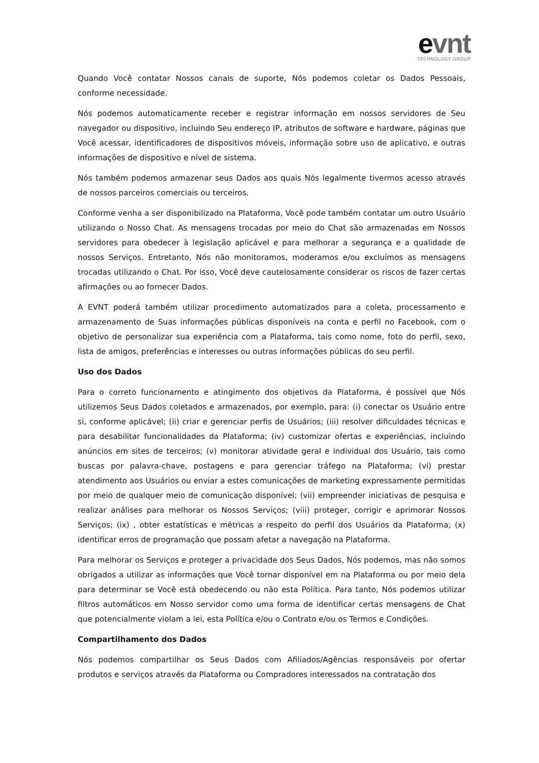evnt
TECHNOLOGY GROUP
Quando Você contatar Nossos canais de suporte, Nós podemos coletar os Dados Pessoais, conforme necessidade.
Nós podemos automaticamente receber e registrar informação em nossos servidores de Seu navegador ou dispositivo, incluindo Seu endereço IP, atributos de software e hardware, páginas que Você acessar, identificadores de dispositivos móveis, informação sobre uso de aplicativo, e outras informações de dispositivo e nível de sistema.
Nós também podemos armazenar seus Dados aos quais Nós legalmente tivermos acesso através de nossos parceiros comerciais ou terceiros.
Conforme venha a ser disponibilizado na Plataforma, Você pode também contatar um outro Usuário utilizando o Nosso Chat. As mensagens trocadas por meio do Chat são armazenadas em Nossos servidores para obedecer à legislação aplicável e para melhorar a segurança e a qualidade de nossos Serviços. Entretanto, Nós não monitoramos, moderamos e/ou excluímos as mensagens trocadas utilizando o Chat. Por isso, Você deve cautelosamente considerar os riscos de fazer certas afirmações ou ao fornecer Dados.
A EVNT poderá também utilizar procedimento automatizados para a coleta, processamento e armazenamento de Suas informações públicas disponíveis na conta e perfil no Facebook, com o objetivo de personalizar sua experiência com a Plataforma, tais como nome, foto do perfil, sexo, lista de amigos, preferências e interesses ou outras informações públicas do seu perfil.
Uso dos Dados
Para o correto funcionamento e atingimento dos objetivos da Plataforma, é possível que Nós utilizemos Seus Dados coletados e armazenados, por exemplo, para: (i) conectar os Usuário entre si, conforme aplicável; (ii) criar e gerenciar perfis de Usuários; (iii) resolver dificuldades técnicas e para desabilitar funcionalidades da Plataforma; (iv) customizar ofertas e experiências, incluindo anúncios em sites de terceiros; (v) monitorar atividade geral e individual dos Usuário, tais como buscas por palavra-chave, postagens e para gerenciar tráfego na Plataforma; (vi) prestar atendimento aos Usuários ou enviar a estes comunicações de marketing expressamente permitidas por meio de qualquer meio de comunicação disponível; (vii) empreender iniciativas de pesquisa e realizar análises para melhorar os Nossos Serviços; (viii) proteger, corrigir e aprimorar Nossos Serviços; (ix) , obter estatísticas e métricas a respeito do perfil dos Usuários da Plataforma; (x) identificar erros de programação que possam afetar a navegação na Plataforma.
Para melhorar os Serviços e proteger a privacidade dos Seus Dados, Nós podemos, mas não somos obrigados a utilizar as informações que Você tornar disponível em na Plataforma ou por meio dela para determinar se Você está obedecendo ou não esta Política. Para tanto, Nós podemos utilizar filtros automáticos em Nosso servidor como uma forma de identificar certas mensagens de Chat que potencialmente violam a lei, esta Política e/ou o Contrato e/ou os Termos e Condições.
Compartilhamento dos Dados
Nós podemos compartilhar os Seus Dados com Afiliados/Agências responsáveis por ofertar produtos e serviços através da Plataforma ou Compradores interessados na contratação dos